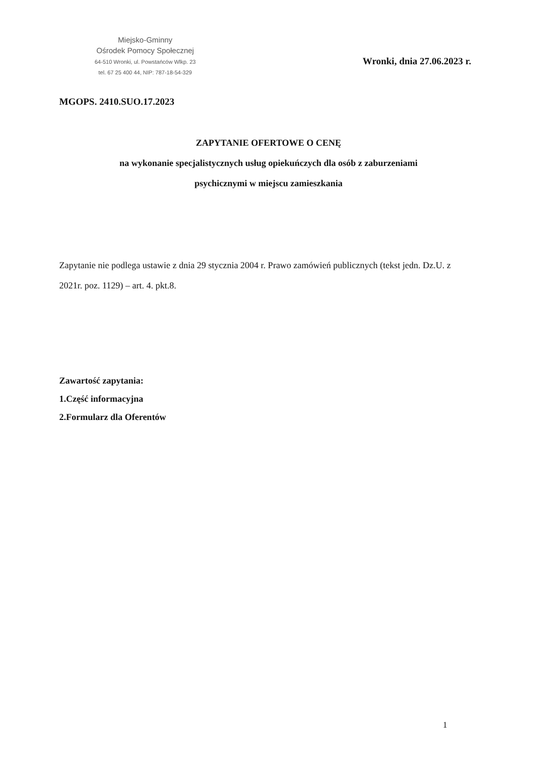Miejsko-Gminny
Ośrodek Pomocy Społecznej
64-510 Wronki, ul. Powstańców Wlkp. 23
tel. 67 25 400 44, NIP: 787-18-54-329
Wronki, dnia 27.06.2023 r.
MGOPS. 2410.SUO.17.2023
ZAPYTANIE OFERTOWE O CENĘ
na wykonanie specjalistycznych usług opiekuńczych dla osób z zaburzeniami
psychicznymi w miejscu zamieszkania
Zapytanie nie podlega ustawie z dnia 29 stycznia 2004 r. Prawo zamówień publicznych (tekst jedn. Dz.U. z 2021r. poz. 1129) – art. 4. pkt.8.
Zawartość zapytania:
1.Część informacyjna
2.Formularz dla Oferentów
1